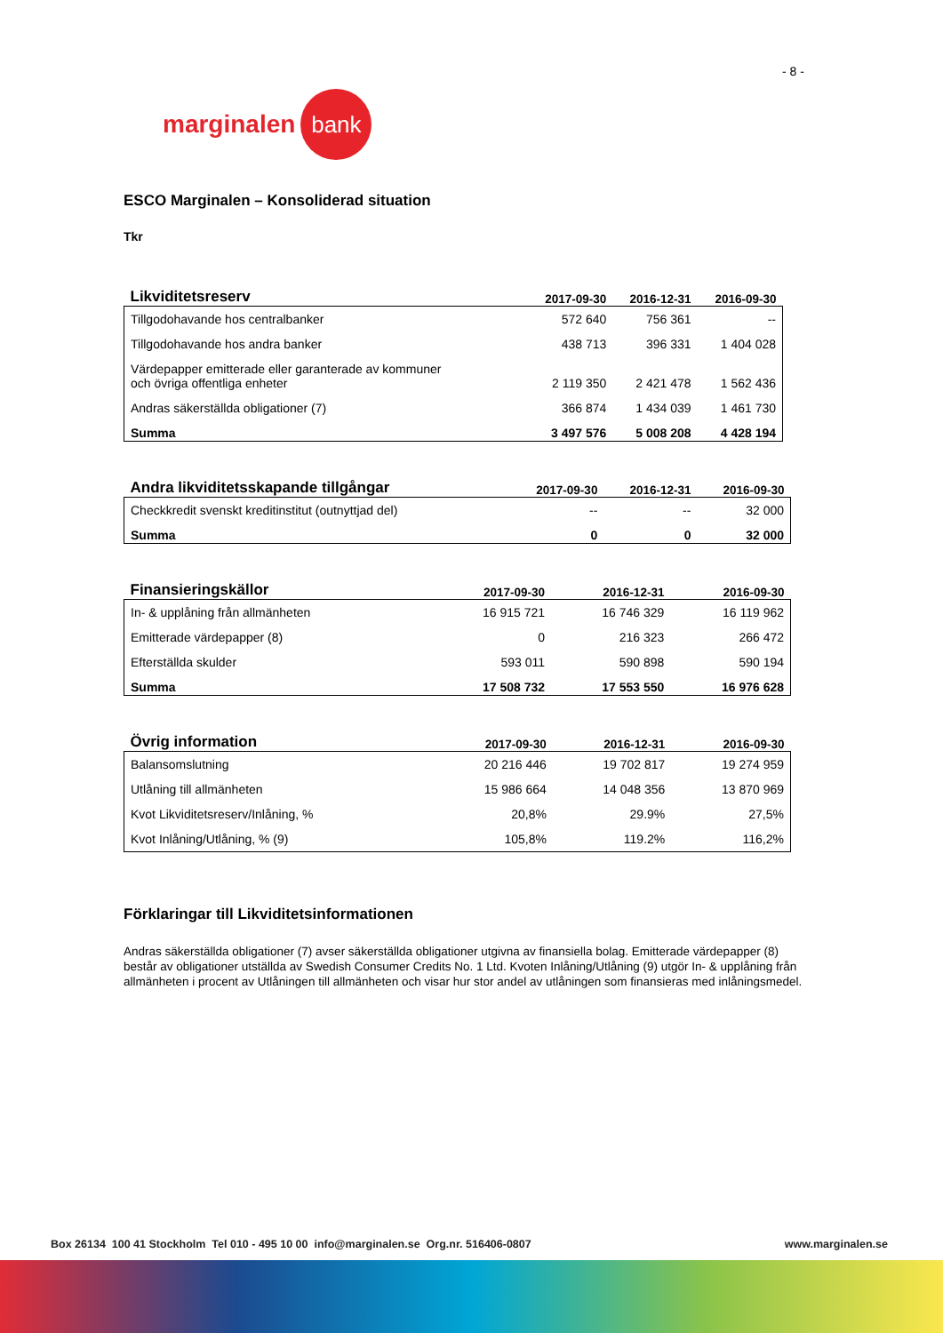- 8 -
marginalen bank
ESCO Marginalen – Konsoliderad situation
Tkr
| Likviditetsreserv | 2017-09-30 | 2016-12-31 | 2016-09-30 |
| --- | --- | --- | --- |
| Tillgodohavande hos centralbanker | 572 640 | 756 361 | -- |
| Tillgodohavande hos andra banker | 438 713 | 396 331 | 1 404 028 |
| Värdepapper emitterade eller garanterade av kommuner och övriga offentliga enheter | 2 119 350 | 2 421 478 | 1 562 436 |
| Andras säkerställda obligationer (7) | 366 874 | 1 434 039 | 1 461 730 |
| Summa | 3 497 576 | 5 008 208 | 4 428 194 |
| Andra likviditetsskapande tillgångar | 2017-09-30 | 2016-12-31 | 2016-09-30 |
| --- | --- | --- | --- |
| Checkkredit svenskt kreditinstitut (outnyttjad del) | -- | -- | 32 000 |
| Summa | 0 | 0 | 32 000 |
| Finansieringskällor | 2017-09-30 | 2016-12-31 | 2016-09-30 |
| --- | --- | --- | --- |
| In- & upplåning från allmänheten | 16 915 721 | 16 746 329 | 16 119 962 |
| Emitterade värdepapper (8) | 0 | 216 323 | 266 472 |
| Efterställda skulder | 593 011 | 590 898 | 590 194 |
| Summa | 17 508 732 | 17 553 550 | 16 976 628 |
| Övrig information | 2017-09-30 | 2016-12-31 | 2016-09-30 |
| --- | --- | --- | --- |
| Balansomslutning | 20 216 446 | 19 702 817 | 19 274 959 |
| Utlåning till allmänheten | 15 986 664 | 14 048 356 | 13 870 969 |
| Kvot Likviditetsreserv/Inlåning, % | 20,8% | 29.9% | 27,5% |
| Kvot Inlåning/Utlåning, % (9) | 105,8% | 119.2% | 116,2% |
Förklaringar till Likviditetsinformationen
Andras säkerställda obligationer (7) avser säkerställda obligationer utgivna av finansiella bolag. Emitterade värdepapper (8) består av obligationer utställda av Swedish Consumer Credits No. 1 Ltd. Kvoten Inlåning/Utlåning (9) utgör In- & upplåning från allmänheten i procent av Utlåningen till allmänheten och visar hur stor andel av utlåningen som finansieras med inlåningsmedel.
Box 26134 100 41 Stockholm Tel 010 - 495 10 00 info@marginalen.se Org.nr. 516406-0807 www.marginalen.se